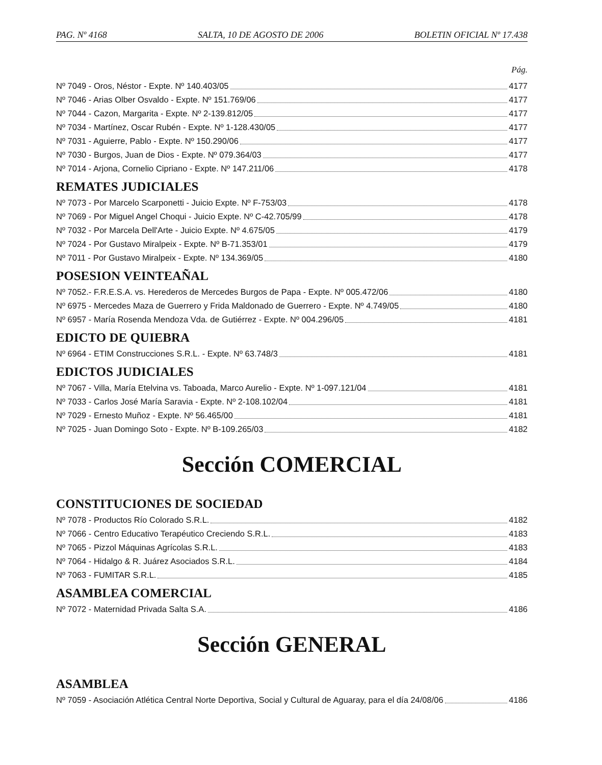PAG. Nº 4168 SALTA, 10 DE AGOSTO DE 2006 BOLETIN OFICIAL Nº 17.438
Pág.
Nº 7049 - Oros, Néstor - Expte. Nº 140.403/05 4177
Nº 7046 - Arias Olber Osvaldo - Expte. Nº 151.769/06 4177
Nº 7044 - Cazon, Margarita - Expte. Nº 2-139.812/05 4177
Nº 7034 - Martínez, Oscar Rubén - Expte. Nº 1-128.430/05 4177
Nº 7031 - Aguierre, Pablo - Expte. Nº 150.290/06 4177
Nº 7030 - Burgos, Juan de Dios - Expte. Nº 079.364/03 4177
Nº 7014 - Arjona, Cornelio Cipriano - Expte. Nº 147.211/06 4178
REMATES JUDICIALES
Nº 7073 - Por Marcelo Scarponetti - Juicio Expte. Nº F-753/03 4178
Nº 7069 - Por Miguel Angel Choqui - Juicio Expte. Nº C-42.705/99 4178
Nº 7032 - Por Marcela Dell'Arte - Juicio Expte. Nº 4.675/05 4179
Nº 7024 - Por Gustavo Miralpeix - Expte. Nº B-71.353/01 4179
Nº 7011 - Por Gustavo Miralpeix - Expte. Nº 134.369/05 4180
POSESION VEINTEAÑAL
Nº 7052.- F.R.E.S.A. vs. Herederos de Mercedes Burgos de Papa - Expte. Nº 005.472/06 4180
Nº 6975 - Mercedes Maza de Guerrero y Frida Maldonado de Guerrero - Expte. Nº 4.749/05 4180
Nº 6957 - María Rosenda Mendoza Vda. de Gutiérrez - Expte. Nº 004.296/05 4181
EDICTO DE QUIEBRA
Nº 6964 - ETIM Construcciones S.R.L. - Expte. Nº 63.748/3 4181
EDICTOS JUDICIALES
Nº 7067 - Villa, María Etelvina vs. Taboada, Marco Aurelio - Expte. Nº 1-097.121/04 4181
Nº 7033 - Carlos José María Saravia - Expte. Nº 2-108.102/04 4181
Nº 7029 - Ernesto Muñoz - Expte. Nº 56.465/00 4181
Nº 7025 - Juan Domingo Soto - Expte. Nº B-109.265/03 4182
Sección COMERCIAL
CONSTITUCIONES DE SOCIEDAD
Nº 7078 - Productos Río Colorado S.R.L. 4182
Nº 7066 - Centro Educativo Terapéutico Creciendo S.R.L. 4183
Nº 7065 - Pizzol Máquinas Agrícolas S.R.L. 4183
Nº 7064 - Hidalgo & R. Juárez Asociados S.R.L. 4184
Nº 7063 - FUMITAR S.R.L. 4185
ASAMBLEA COMERCIAL
Nº 7072 - Maternidad Privada Salta S.A. 4186
Sección GENERAL
ASAMBLEA
Nº 7059 - Asociación Atlética Central Norte Deportiva, Social y Cultural de Aguaray, para el día 24/08/06 4186